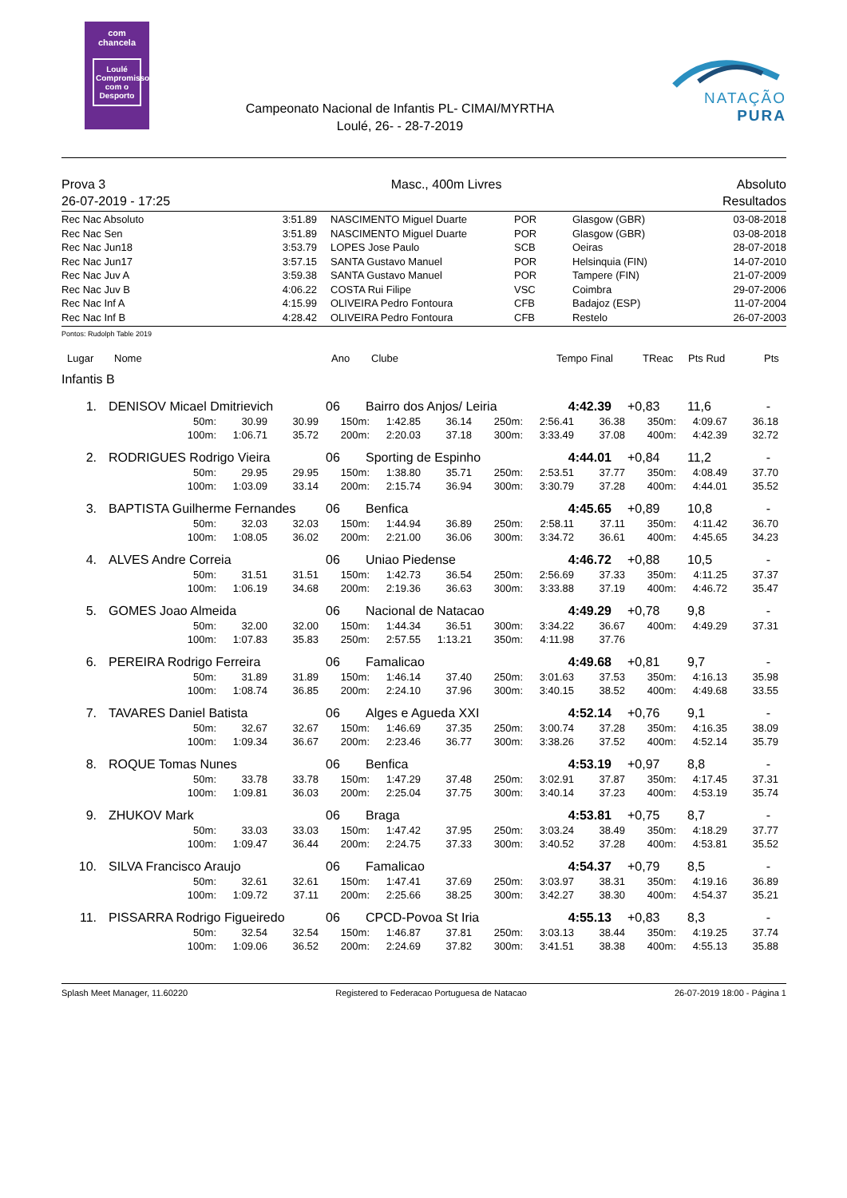com
chancela
Loulé
Compromisso com o Desporto
Campeonato Nacional de Infantis PL- CIMAI/MYRTHA
Loulé, 26- - 28-7-2019
NATAÇÃO PURA
Prova 3
26-07-2019 - 17:25
Masc., 400m Livres Absoluto
Resultados
| Rec Nac Absoluto | 3:51.89 | NASCIMENTO Miguel Duarte | POR | Glasgow (GBR) | 03-08-2018 |
| Rec Nac Sen | 3:51.89 | NASCIMENTO Miguel Duarte | POR | Glasgow (GBR) | 03-08-2018 |
| Rec Nac Jun18 | 3:53.79 | LOPES Jose Paulo | SCB | Oeiras | 28-07-2018 |
| Rec Nac Jun17 | 3:57.15 | SANTA Gustavo Manuel | POR | Helsinquia (FIN) | 14-07-2010 |
| Rec Nac Juv A | 3:59.38 | SANTA Gustavo Manuel | POR | Tampere (FIN) | 21-07-2009 |
| Rec Nac Juv B | 4:06.22 | COSTA Rui Filipe | VSC | Coimbra | 29-07-2006 |
| Rec Nac Inf A | 4:15.99 | OLIVEIRA Pedro Fontoura | CFB | Badajoz (ESP) | 11-07-2004 |
| Rec Nac Inf B | 4:28.42 | OLIVEIRA Pedro Fontoura | CFB | Restelo | 26-07-2003 |
Pontos: Rudolph Table 2019
| Lugar | Nome | Ano | Clube | Tempo Final | TReac | Pts Rud | Pts |
| --- | --- | --- | --- | --- | --- | --- | --- |
Infantis B
| 1. | | DENISOV Micael Dmitrievich | 06 | Bairro dos Anjos/ Leiria | 4:42.39 | +0,83 | 11,6 | - |
| 50m: | 30.99 | 30.99 | 150m: | 1:42.85 | 36.14 | 250m: | 2:56.41 | 36.38 | 350m: | 4:09.67 | 36.18 |
| 100m: | 1:06.71 | 35.72 | 200m: | 2:20.03 | 37.18 | 300m: | 3:33.49 | 37.08 | 400m: | 4:42.39 | 32.72 |
| 2. | | RODRIGUES Rodrigo Vieira | 06 | Sporting de Espinho | 4:44.01 | +0,84 | 11,2 | - |
| 50m: | 29.95 | 29.95 | 150m: | 1:38.80 | 35.71 | 250m: | 2:53.51 | 37.77 | 350m: | 4:08.49 | 37.70 |
| 100m: | 1:03.09 | 33.14 | 200m: | 2:15.74 | 36.94 | 300m: | 3:30.79 | 37.28 | 400m: | 4:44.01 | 35.52 |
| 3. | | BAPTISTA Guilherme Fernandes | 06 | Benfica | 4:45.65 | +0,89 | 10,8 | - |
| 50m: | 32.03 | 32.03 | 150m: | 1:44.94 | 36.89 | 250m: | 2:58.11 | 37.11 | 350m: | 4:11.42 | 36.70 |
| 100m: | 1:08.05 | 36.02 | 200m: | 2:21.00 | 36.06 | 300m: | 3:34.72 | 36.61 | 400m: | 4:45.65 | 34.23 |
| 4. | | ALVES Andre Correia | 06 | Uniao Piedense | 4:46.72 | +0,88 | 10,5 | - |
| 50m: | 31.51 | 31.51 | 150m: | 1:42.73 | 36.54 | 250m: | 2:56.69 | 37.33 | 350m: | 4:11.25 | 37.37 |
| 100m: | 1:06.19 | 34.68 | 200m: | 2:19.36 | 36.63 | 300m: | 3:33.88 | 37.19 | 400m: | 4:46.72 | 35.47 |
| 5. | | GOMES Joao Almeida | 06 | Nacional de Natacao | 4:49.29 | +0,78 | 9,8 | - |
| 50m: | 32.00 | 32.00 | 150m: | 1:44.34 | 36.51 | 300m: | 3:34.22 | 36.67 | 400m: | 4:49.29 | 37.31 |
| 100m: | 1:07.83 | 35.83 | 250m: | 2:57.55 | 1:13.21 | 350m: | 4:11.98 | 37.76 | | | |
| 6. | | PEREIRA Rodrigo Ferreira | 06 | Famalicao | 4:49.68 | +0,81 | 9,7 | - |
| 50m: | 31.89 | 31.89 | 150m: | 1:46.14 | 37.40 | 250m: | 3:01.63 | 37.53 | 350m: | 4:16.13 | 35.98 |
| 100m: | 1:08.74 | 36.85 | 200m: | 2:24.10 | 37.96 | 300m: | 3:40.15 | 38.52 | 400m: | 4:49.68 | 33.55 |
| 7. | | TAVARES Daniel Batista | 06 | Alges e Agueda XXI | 4:52.14 | +0,76 | 9,1 | - |
| 50m: | 32.67 | 32.67 | 150m: | 1:46.69 | 37.35 | 250m: | 3:00.74 | 37.28 | 350m: | 4:16.35 | 38.09 |
| 100m: | 1:09.34 | 36.67 | 200m: | 2:23.46 | 36.77 | 300m: | 3:38.26 | 37.52 | 400m: | 4:52.14 | 35.79 |
| 8. | | ROQUE Tomas Nunes | 06 | Benfica | 4:53.19 | +0,97 | 8,8 | - |
| 50m: | 33.78 | 33.78 | 150m: | 1:47.29 | 37.48 | 250m: | 3:02.91 | 37.87 | 350m: | 4:17.45 | 37.31 |
| 100m: | 1:09.81 | 36.03 | 200m: | 2:25.04 | 37.75 | 300m: | 3:40.14 | 37.23 | 400m: | 4:53.19 | 35.74 |
| 9. | | ZHUKOV Mark | 06 | Braga | 4:53.81 | +0,75 | 8,7 | - |
| 50m: | 33.03 | 33.03 | 150m: | 1:47.42 | 37.95 | 250m: | 3:03.24 | 38.49 | 350m: | 4:18.29 | 37.77 |
| 100m: | 1:09.47 | 36.44 | 200m: | 2:24.75 | 37.33 | 300m: | 3:40.52 | 37.28 | 400m: | 4:53.81 | 35.52 |
| 10. | | SILVA Francisco Araujo | 06 | Famalicao | 4:54.37 | +0,79 | 8,5 | - |
| 50m: | 32.61 | 32.61 | 150m: | 1:47.41 | 37.69 | 250m: | 3:03.97 | 38.31 | 350m: | 4:19.16 | 36.89 |
| 100m: | 1:09.72 | 37.11 | 200m: | 2:25.66 | 38.25 | 300m: | 3:42.27 | 38.30 | 400m: | 4:54.37 | 35.21 |
| 11. | | PISSARRA Rodrigo Figueiredo | 06 | CPCD-Povoa St Iria | 4:55.13 | +0,83 | 8,3 | - |
| 50m: | 32.54 | 32.54 | 150m: | 1:46.87 | 37.81 | 250m: | 3:03.13 | 38.44 | 350m: | 4:19.25 | 37.74 |
| 100m: | 1:09.06 | 36.52 | 200m: | 2:24.69 | 37.82 | 300m: | 3:41.51 | 38.38 | 400m: | 4:55.13 | 35.88 |
Splash Meet Manager, 11.60220 Registered to Federacao Portuguesa de Natacao
26-07-2019 18:00 - Página 1